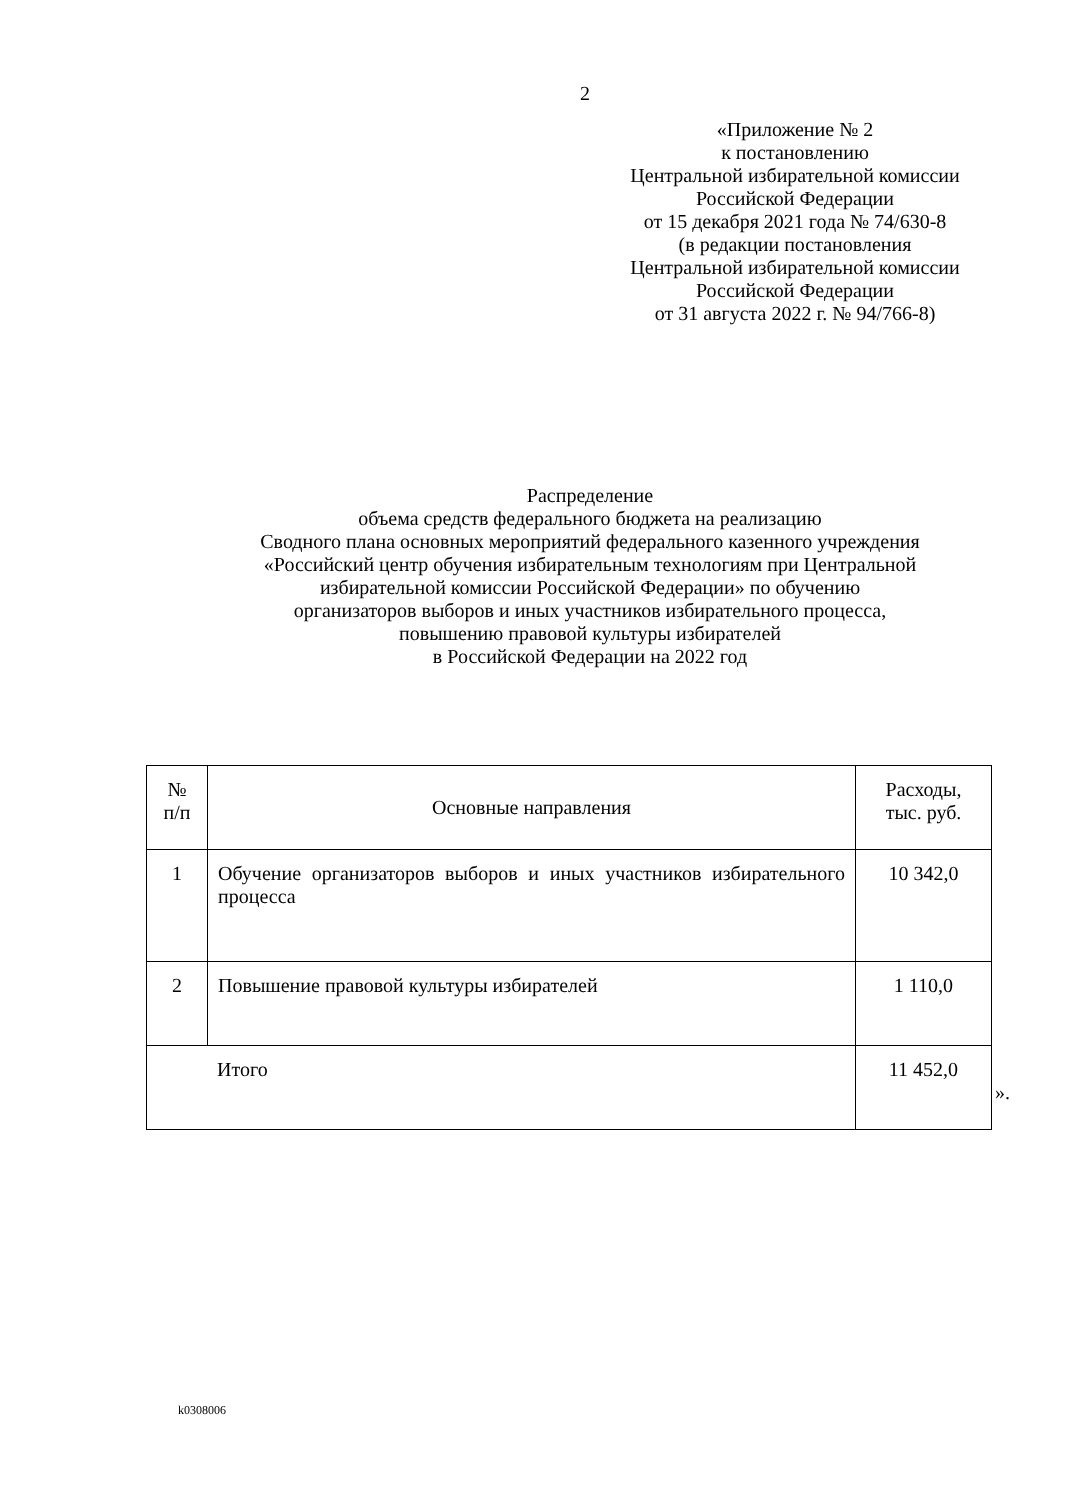2
«Приложение № 2
к постановлению
Центральной избирательной комиссии
Российской Федерации
от 15 декабря 2021 года № 74/630-8
(в редакции постановления
Центральной избирательной комиссии
Российской Федерации
от 31 августа 2022 г. № 94/766-8)
Распределение
объема средств федерального бюджета на реализацию
Сводного плана основных мероприятий федерального казенного учреждения
«Российский центр обучения избирательным технологиям при Центральной
избирательной комиссии Российской Федерации» по обучению
организаторов выборов и иных участников избирательного процесса,
повышению правовой культуры избирателей
в Российской Федерации на 2022 год
| № п/п | Основные направления | Расходы, тыс. руб. |
| --- | --- | --- |
| 1 | Обучение организаторов выборов и иных участников избирательного процесса | 10 342,0 |
| 2 | Повышение правовой культуры избирателей | 1 110,0 |
| Итого | | 11 452,0 |
».
k0308006